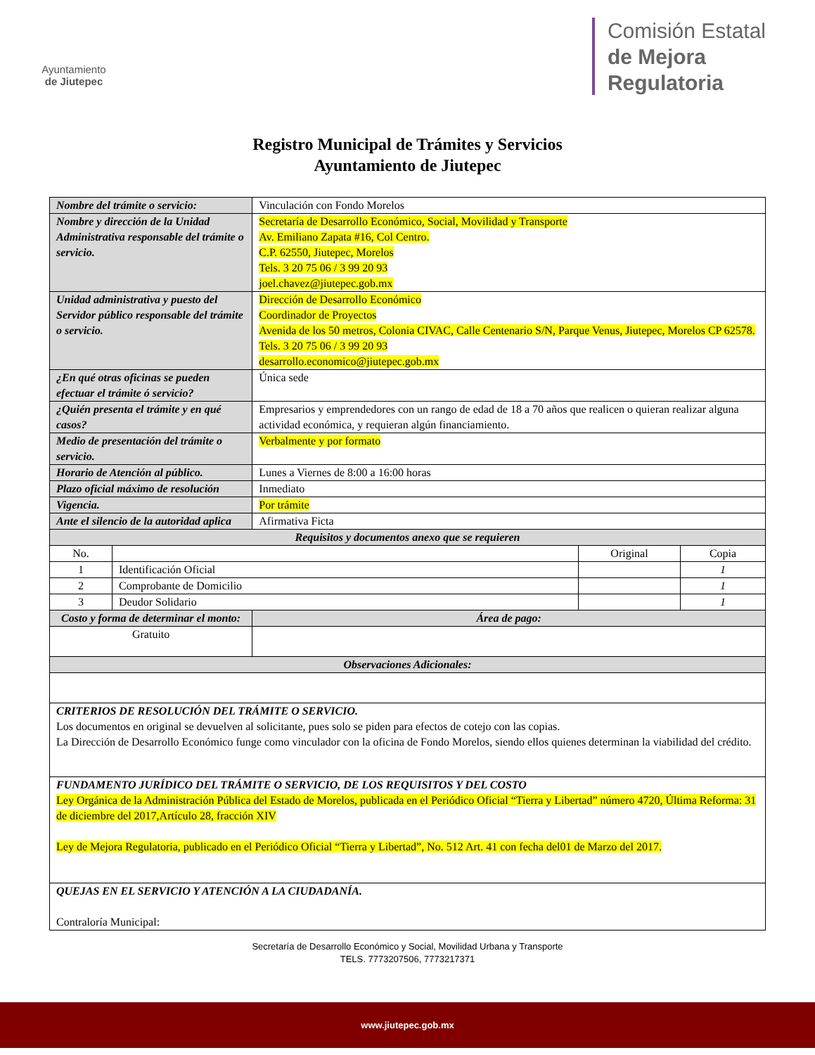Ayuntamiento
de Jiutepec
Comisión Estatal
de Mejora
Regulatoria
Registro Municipal de Trámites y Servicios
Ayuntamiento de Jiutepec
| Nombre del trámite o servicio: | | Vinculación con Fondo Morelos | | |
| Nombre y dirección de la Unidad Administrativa responsable del trámite o servicio. | | Secretaría de Desarrollo Económico, Social, Movilidad y Transporte Av. Emiliano Zapata #16, Col Centro. C.P. 62550, Jiutepec, Morelos Tels. 3 20 75 06 / 3 99 20 93 joel.chavez@jiutepec.gob.mx | | |
| Unidad administrativa y puesto del Servidor público responsable del trámite o servicio. | | Dirección de Desarrollo Económico Coordinador de Proyectos Avenida de los 50 metros, Colonia CIVAC, Calle Centenario S/N, Parque Venus, Jiutepec, Morelos CP 62578. Tels. 3 20 75 06 / 3 99 20 93 desarrollo.economico@jiutepec.gob.mx | | |
| ¿En qué otras oficinas se pueden efectuar el trámite ó servicio? | | Única sede | | |
| ¿Quién presenta el trámite y en qué casos? | | Empresarios y emprendedores con un rango de edad de 18 a 70 años que realicen o quieran realizar alguna actividad económica, y requieran algún financiamiento. | | |
| Medio de presentación del trámite o servicio. | | Verbalmente y por formato | | |
| Horario de Atención al público. | | Lunes a Viernes de 8:00 a 16:00 horas | | |
| Plazo oficial máximo de resolución | | Inmediato | | |
| Vigencia. | | Por trámite | | |
| Ante el silencio de la autoridad aplica | | Afirmativa Ficta | | |
| Requisitos y documentos anexo que se requieren | | | | |
| No. | | | Original | Copia |
| 1 | Identificación Oficial | | | 1 |
| 2 | Comprobante de Domicilio | | | 1 |
| 3 | Deudor Solidario | | | 1 |
| Costo y forma de determinar el monto: | | Área de pago: | | |
| Gratuito | | | | |
| Observaciones Adicionales: | | | | |
| CRITERIOS DE RESOLUCIÓN DEL TRÁMITE O SERVICIO. Los documentos en original se devuelven al solicitante, pues solo se piden para efectos de cotejo con las copias. La Dirección de Desarrollo Económico funge como vinculador con la oficina de Fondo Morelos, siendo ellos quienes determinan la viabilidad del crédito. | | | | |
| FUNDAMENTO JURÍDICO DEL TRÁMITE O SERVICIO, DE LOS REQUISITOS Y DEL COSTO Ley Orgánica de la Administración Pública del Estado de Morelos, publicada en el Periódico Oficial “Tierra y Libertad” número 4720, Última Reforma: 31 de diciembre del 2017,Artículo 28, fracción XIV Ley de Mejora Regulatoria, publicado en el Periódico Oficial “Tierra y Libertad”, No. 512 Art. 41 con fecha del01 de Marzo del 2017. | | | | |
| QUEJAS EN EL SERVICIO Y ATENCIÓN A LA CIUDADANÍA. Contraloría Municipal: | | | | |
Secretaría de Desarrollo Económico y Social, Movilidad Urbana y Transporte
TELS. 7773207506, 7773217371
www.jiutepec.gob.mx